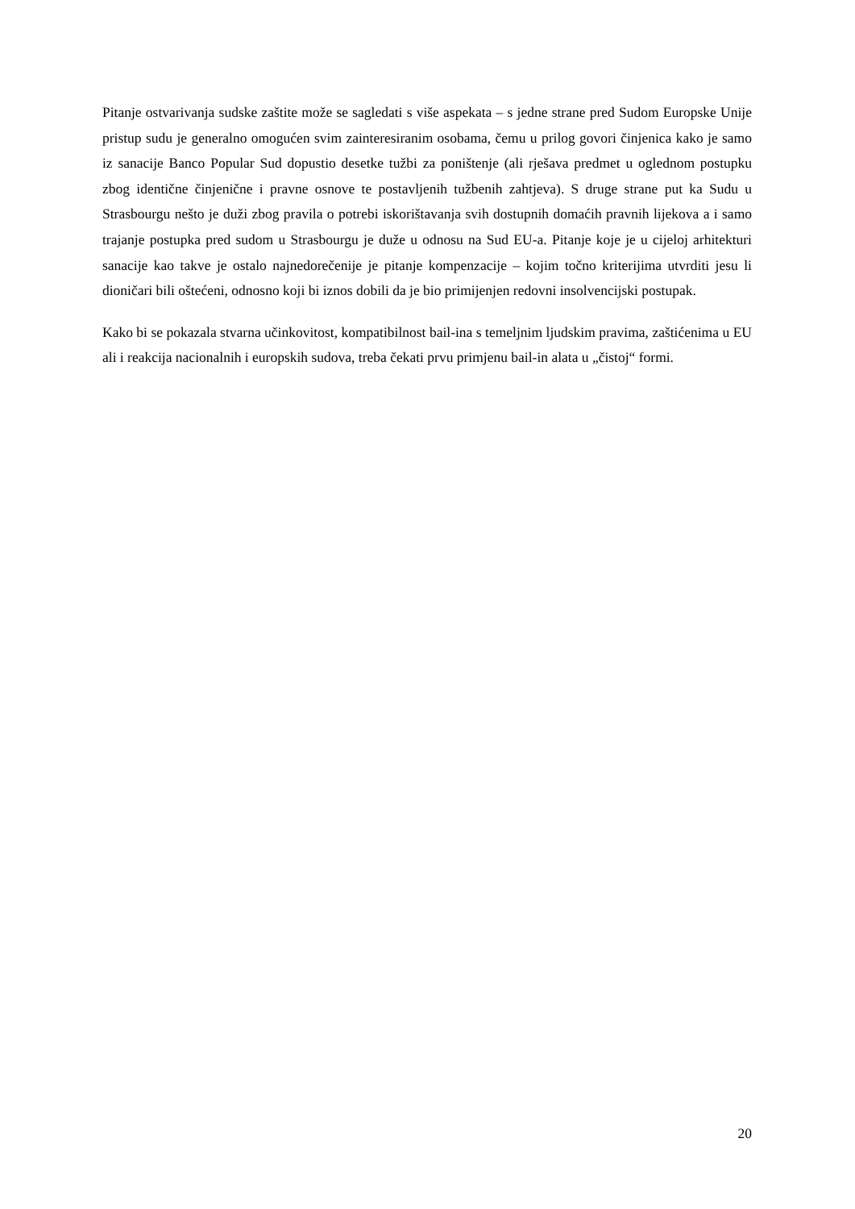Pitanje ostvarivanja sudske zaštite može se sagledati s više aspekata – s jedne strane pred Sudom Europske Unije pristup sudu je generalno omogućen svim zainteresiranim osobama, čemu u prilog govori činjenica kako je samo iz sanacije Banco Popular Sud dopustio desetke tužbi za poništenje (ali rješava predmet u oglednom postupku zbog identične činjenične i pravne osnove te postavljenih tužbenih zahtjeva). S druge strane put ka Sudu u Strasbourgu nešto je duži zbog pravila o potrebi iskorištavanja svih dostupnih domaćih pravnih lijekova a i samo trajanje postupka pred sudom u Strasbourgu je duže u odnosu na Sud EU-a. Pitanje koje je u cijeloj arhitekturi sanacije kao takve je ostalo najnedorečenije je pitanje kompenzacije – kojim točno kriterijima utvrditi jesu li dioničari bili oštećeni, odnosno koji bi iznos dobili da je bio primijenjen redovni insolvencijski postupak.
Kako bi se pokazala stvarna učinkovitost, kompatibilnost bail-ina s temeljnim ljudskim pravima, zaštićenima u EU ali i reakcija nacionalnih i europskih sudova, treba čekati prvu primjenu bail-in alata u „čistoj“ formi.
20